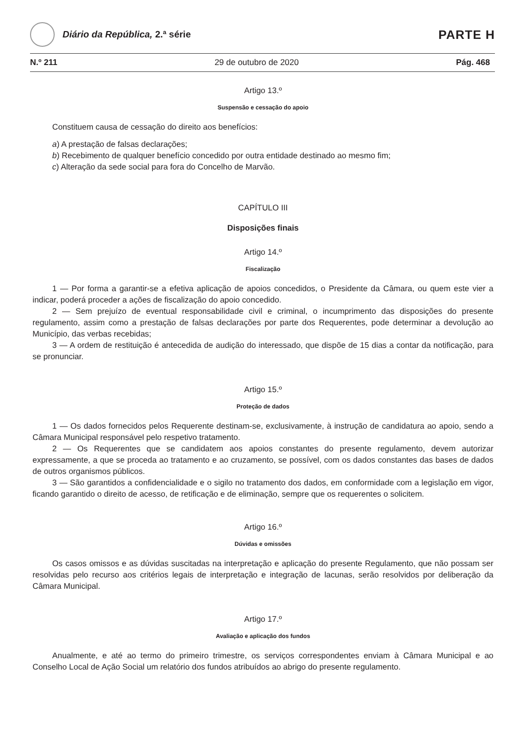Diário da República, 2.ª série
PARTE H
N.º 211 29 de outubro de 2020 Pág. 468
Artigo 13.º
Suspensão e cessação do apoio
Constituem causa de cessação do direito aos benefícios:
a) A prestação de falsas declarações;
b) Recebimento de qualquer benefício concedido por outra entidade destinado ao mesmo fim;
c) Alteração da sede social para fora do Concelho de Marvão.
CAPÍTULO III
Disposições finais
Artigo 14.º
Fiscalização
1 — Por forma a garantir-se a efetiva aplicação de apoios concedidos, o Presidente da Câmara, ou quem este vier a indicar, poderá proceder a ações de fiscalização do apoio concedido.
2 — Sem prejuízo de eventual responsabilidade civil e criminal, o incumprimento das disposições do presente regulamento, assim como a prestação de falsas declarações por parte dos Requerentes, pode determinar a devolução ao Município, das verbas recebidas;
3 — A ordem de restituição é antecedida de audição do interessado, que dispõe de 15 dias a contar da notificação, para se pronunciar.
Artigo 15.º
Proteção de dados
1 — Os dados fornecidos pelos Requerente destinam-se, exclusivamente, à instrução de candidatura ao apoio, sendo a Câmara Municipal responsável pelo respetivo tratamento.
2 — Os Requerentes que se candidatem aos apoios constantes do presente regulamento, devem autorizar expressamente, a que se proceda ao tratamento e ao cruzamento, se possível, com os dados constantes das bases de dados de outros organismos públicos.
3 — São garantidos a confidencialidade e o sigilo no tratamento dos dados, em conformidade com a legislação em vigor, ficando garantido o direito de acesso, de retificação e de eliminação, sempre que os requerentes o solicitem.
Artigo 16.º
Dúvidas e omissões
Os casos omissos e as dúvidas suscitadas na interpretação e aplicação do presente Regulamento, que não possam ser resolvidas pelo recurso aos critérios legais de interpretação e integração de lacunas, serão resolvidos por deliberação da Câmara Municipal.
Artigo 17.º
Avaliação e aplicação dos fundos
Anualmente, e até ao termo do primeiro trimestre, os serviços correspondentes enviam à Câmara Municipal e ao Conselho Local de Ação Social um relatório dos fundos atribuídos ao abrigo do presente regulamento.